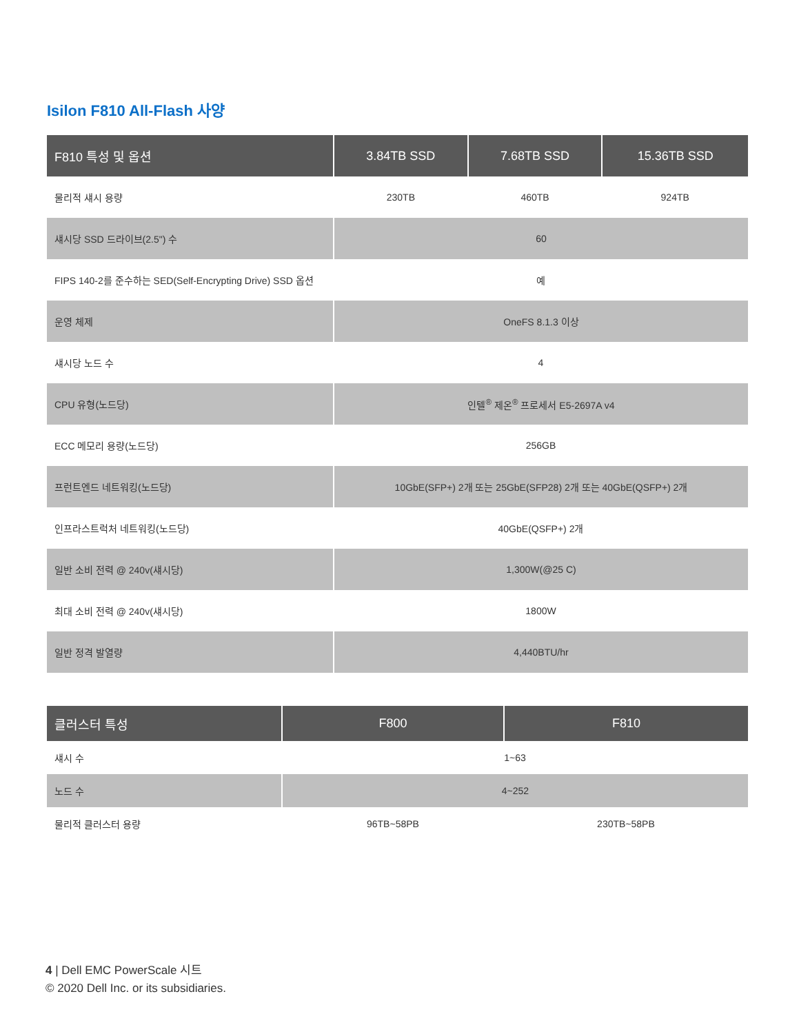Isilon F810 All-Flash 사양
| F810 특성 및 옵션 | 3.84TB SSD | 7.68TB SSD | 15.36TB SSD |
| --- | --- | --- | --- |
| 물리적 섀시 용량 | 230TB | 460TB | 924TB |
| 섀시당 SSD 드라이브(2.5") 수 | 60 | | |
| FIPS 140-2를 준수하는 SED(Self-Encrypting Drive) SSD 옵션 | 예 | | |
| 운영 체제 | OneFS 8.1.3 이상 | | |
| 섀시당 노드 수 | 4 | | |
| CPU 유형(노드당) | 인텔<sup>®</sup> 제온<sup>®</sup> 프로세서 E5-2697A v4 | | |
| ECC 메모리 용량(노드당) | 256GB | | |
| 프런트엔드 네트워킹(노드당) | 10GbE(SFP+) 2개 또는 25GbE(SFP28) 2개 또는 40GbE(QSFP+) 2개 | | |
| 인프라스트럭처 네트워킹(노드당) | 40GbE(QSFP+) 2개 | | |
| 일반 소비 전력 @ 240v(섀시당) | 1,300W(@25 C) | | |
| 최대 소비 전력 @ 240v(섀시당) | 1800W | | |
| 일반 정격 발열량 | 4,440BTU/hr | | |
| 클러스터 특성 | F800 | F810 |
| --- | --- | --- |
| 섀시 수 | 1~63 | |
| 노드 수 | 4~252 | |
| 물리적 클러스터 용량 | 96TB~58PB | 230TB~58PB |
4 | Dell EMC PowerScale 시트
© 2020 Dell Inc. or its subsidiaries.